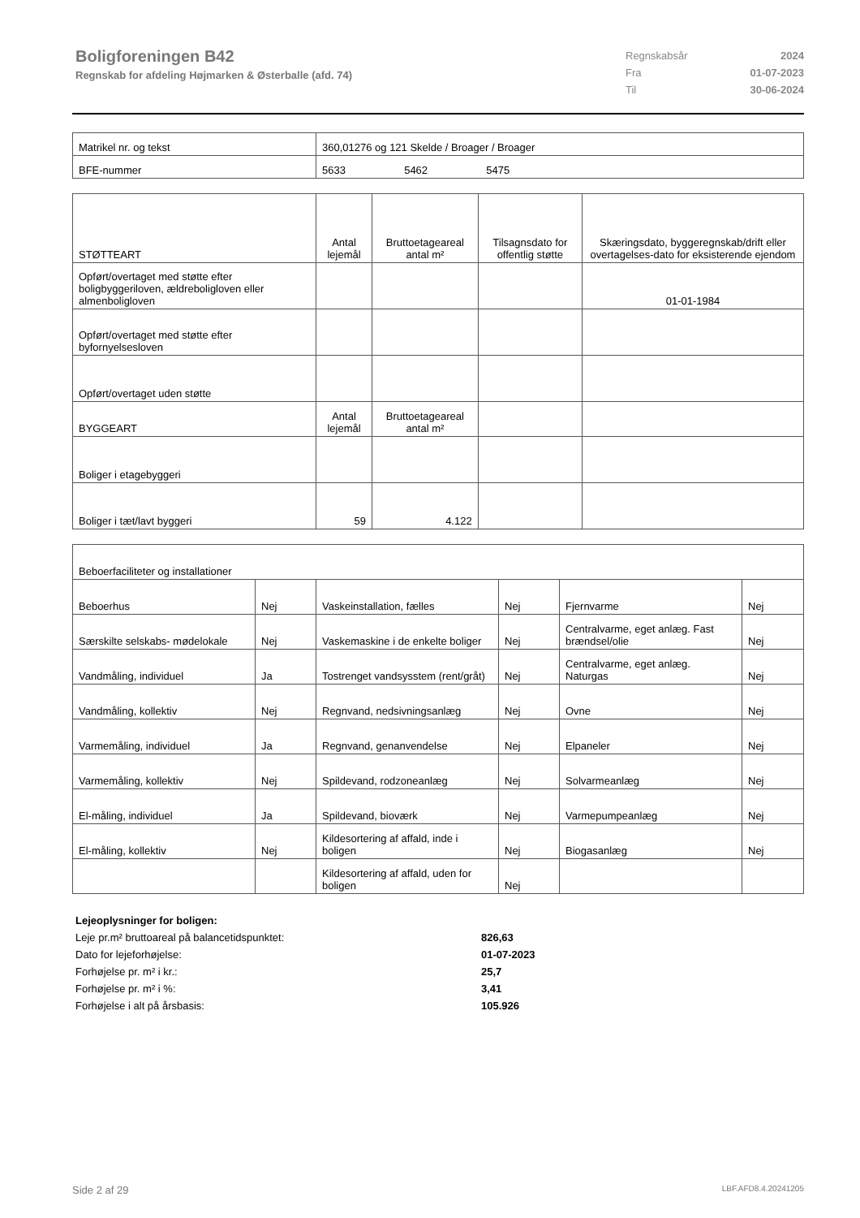Boligforeningen B42
Regnskab for afdeling Højmarken & Østerballe (afd. 74)
| Regnskabsår | 2024 |
| Fra | 01-07-2023 |
| Til | 30-06-2024 |
| Matrikel nr. og tekst | 360,01276 og 121 Skelde / Broager / Broager |
| BFE-nummer | 5633 5462 5475 |
| STØTTEART | Antal lejemål | Bruttoetageareal antal m² | Tilsagnsdato for offentlig støtte | Skæringsdato, byggeregnskab/drift eller overtagelses-dato for eksisterende ejendom |
| --- | --- | --- | --- | --- |
| Opført/overtaget med støtte efter boligbyggeriloven, ældreboligloven eller almenboligloven | | | | 01-01-1984 |
| Opført/overtaget med støtte efter byfornyelsesloven | | | | |
| Opført/overtaget uden støtte | | | | |
| BYGGEART | Antal lejemål | Bruttoetageareal antal m² | | |
| Boliger i etagebyggeri | | | | |
| Boliger i tæt/lavt byggeri | 59 | 4.122 | | |
| Beboerfaciliteter og installationer | | | | | |
| Beboerhus | Nej | Vaskeinstallation, fælles | Nej | Fjernvarme | Nej |
| Særskilte selskabs- mødelokale | Nej | Vaskemaskine i de enkelte boliger | Nej | Centralvarme, eget anlæg. Fast brændsel/olie | Nej |
| Vandmåling, individuel | Ja | Tostrenget vandsysstem (rent/gråt) | Nej | Centralvarme, eget anlæg. Naturgas | Nej |
| Vandmåling, kollektiv | Nej | Regnvand, nedsivningsanlæg | Nej | Ovne | Nej |
| Varmemåling, individuel | Ja | Regnvand, genanvendelse | Nej | Elpaneler | Nej |
| Varmemåling, kollektiv | Nej | Spildevand, rodzoneanlæg | Nej | Solvarmeanlæg | Nej |
| El-måling, individuel | Ja | Spildevand, bioværk | Nej | Varmepumpeanlæg | Nej |
| El-måling, kollektiv | Nej | Kildesortering af affald, inde i boligen | Nej | Biogasanlæg | Nej |
| | | Kildesortering af affald, uden for boligen | Nej | | |
Lejeoplysninger for boligen:
Leje pr.m² bruttoareal på balancetidspunktet: 826,63
Dato for lejeforhøjelse: 01-07-2023
Forhøjelse pr. m² i kr.: 25,7
Forhøjelse pr. m² i %: 3,41
Forhøjelse i alt på årsbasis: 105.926
Side 2 af 29 LBF.AFD8.4.20241205